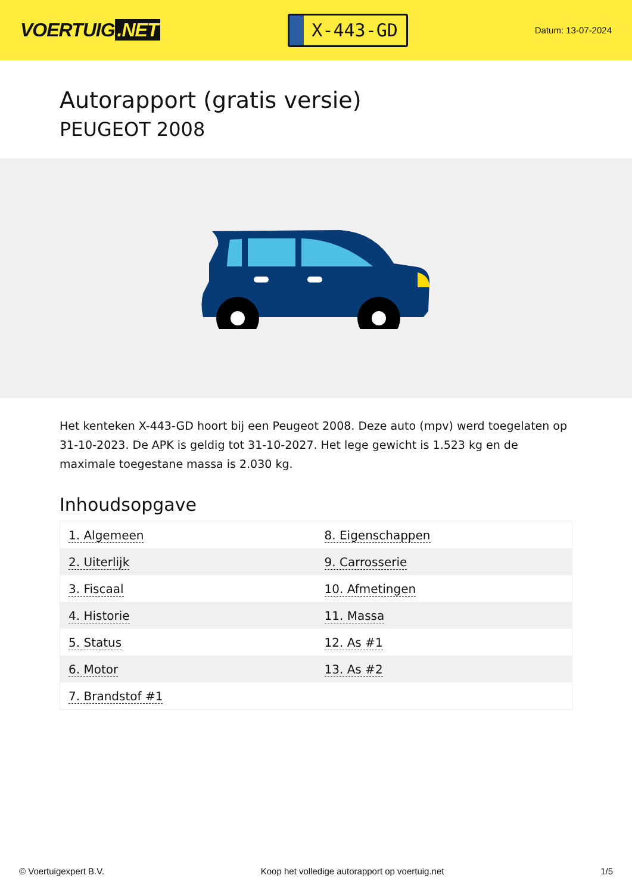VOERTUIG.NET
X-443-GD
Datum: 13-07-2024
Autorapport (gratis versie)
PEUGEOT 2008
Het kenteken X-443-GD hoort bij een Peugeot 2008. Deze auto (mpv) werd toegelaten op 31-10-2023. De APK is geldig tot 31-10-2027. Het lege gewicht is 1.523 kg en de maximale toegestane massa is 2.030 kg.
Inhoudsopgave
| 1. Algemeen | 8. Eigenschappen |
| 2. Uiterlijk | 9. Carrosserie |
| 3. Fiscaal | 10. Afmetingen |
| 4. Historie | 11. Massa |
| 5. Status | 12. As #1 |
| 6. Motor | 13. As #2 |
| 7. Brandstof #1 | |
© Voertuigexpert B.V. Koop het volledige autorapport op voertuig.net 1/5